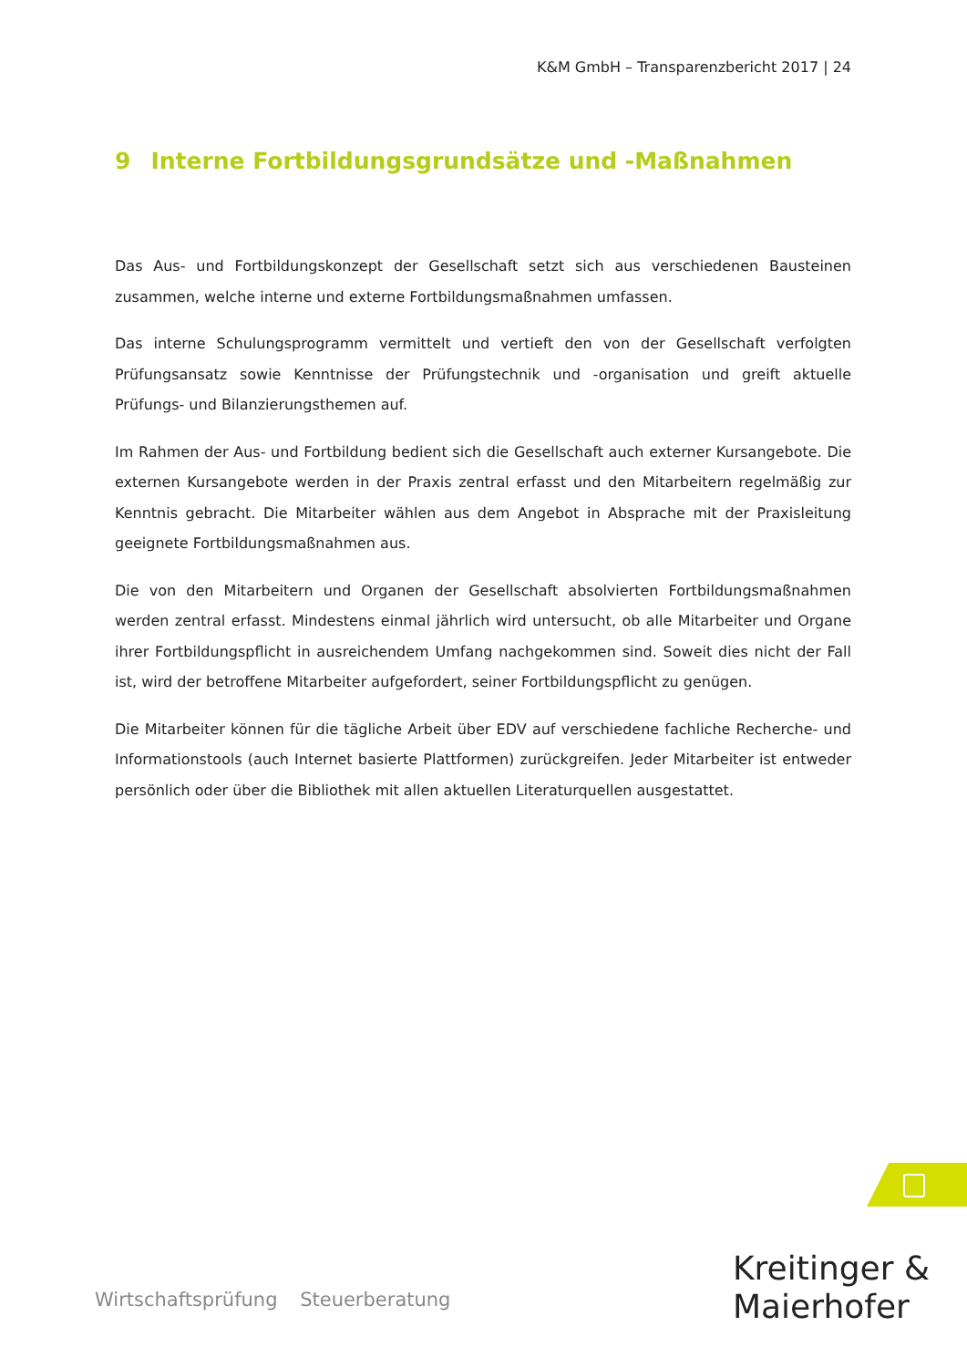K&M GmbH – Transparenzbericht 2017 | 24
9 Interne Fortbildungsgrundsätze und -Maßnahmen
Das Aus- und Fortbildungskonzept der Gesellschaft setzt sich aus verschiedenen Bausteinen zusammen, welche interne und externe Fortbildungsmaßnahmen umfassen.
Das interne Schulungsprogramm vermittelt und vertieft den von der Gesellschaft verfolgten Prüfungsansatz sowie Kenntnisse der Prüfungstechnik und -organisation und greift aktuelle Prüfungs- und Bilanzierungsthemen auf.
Im Rahmen der Aus- und Fortbildung bedient sich die Gesellschaft auch externer Kursangebote. Die externen Kursangebote werden in der Praxis zentral erfasst und den Mitarbeitern regelmäßig zur Kenntnis gebracht. Die Mitarbeiter wählen aus dem Angebot in Absprache mit der Praxisleitung geeignete Fortbildungsmaßnahmen aus.
Die von den Mitarbeitern und Organen der Gesellschaft absolvierten Fortbildungsmaßnahmen werden zentral erfasst. Mindestens einmal jährlich wird untersucht, ob alle Mitarbeiter und Organe ihrer Fortbildungspflicht in ausreichendem Umfang nachgekommen sind. Soweit dies nicht der Fall ist, wird der betroffene Mitarbeiter aufgefordert, seiner Fortbildungspflicht zu genügen.
Die Mitarbeiter können für die tägliche Arbeit über EDV auf verschiedene fachliche Recherche- und Informationstools (auch Internet basierte Plattformen) zurückgreifen. Jeder Mitarbeiter ist entweder persönlich oder über die Bibliothek mit allen aktuellen Literaturquellen ausgestattet.
Wirtschaftsprüfung Steuerberatung
Kreitinger &
Maierhofer